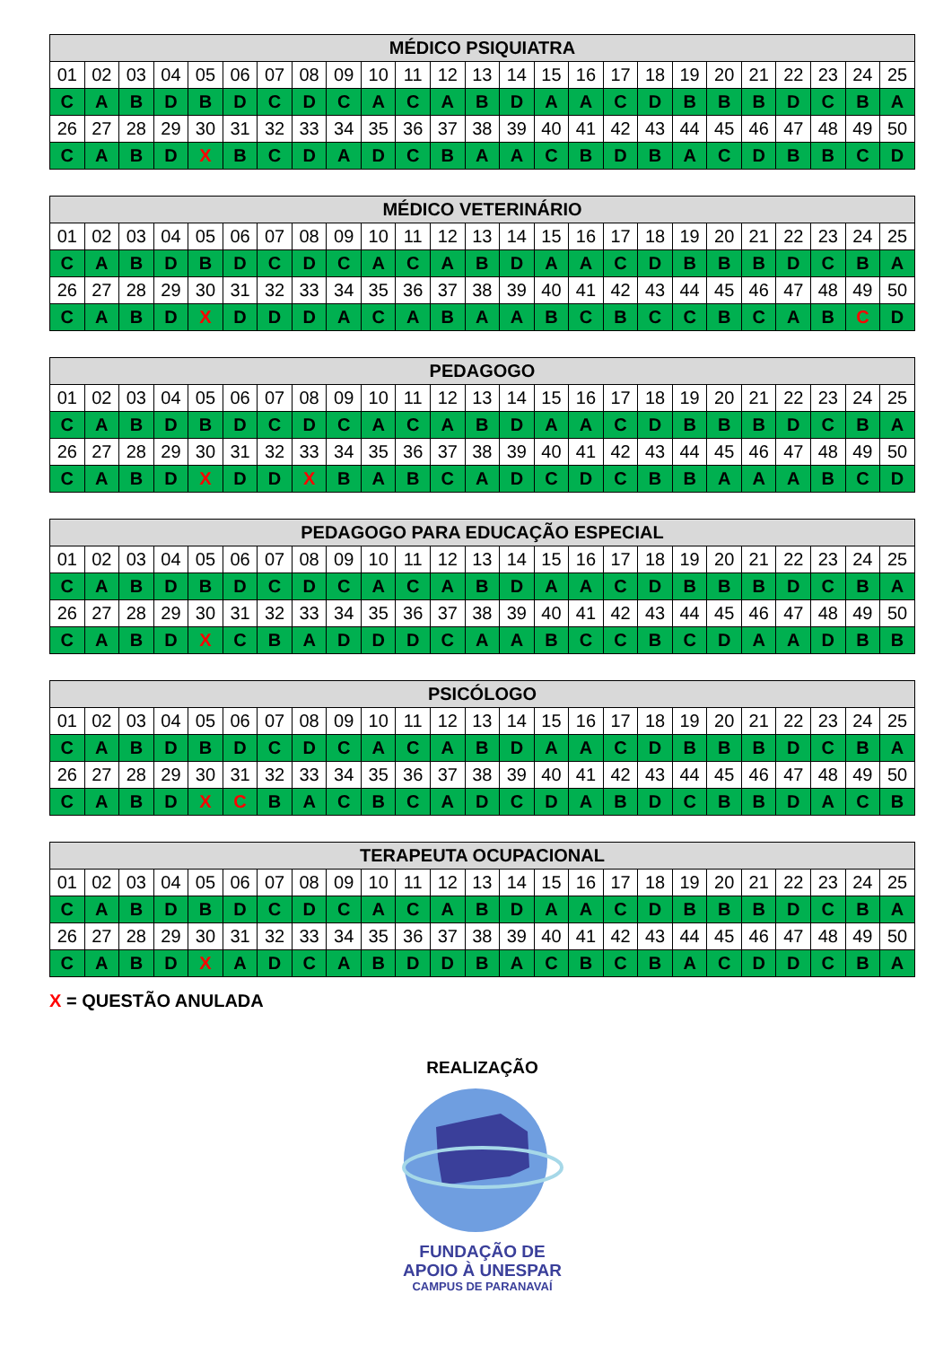| MÉDICO PSIQUIATRA | | | | | | | | | | | | | | | | | | | | | | | | |
| --- | --- | --- | --- | --- | --- | --- | --- | --- | --- | --- | --- | --- | --- | --- | --- | --- | --- | --- | --- | --- | --- | --- | --- | --- |
| 01 | 02 | 03 | 04 | 05 | 06 | 07 | 08 | 09 | 10 | 11 | 12 | 13 | 14 | 15 | 16 | 17 | 18 | 19 | 20 | 21 | 22 | 23 | 24 | 25 |
| C | A | B | D | B | D | C | D | C | A | C | A | B | D | A | A | C | D | B | B | B | D | C | B | A |
| 26 | 27 | 28 | 29 | 30 | 31 | 32 | 33 | 34 | 35 | 36 | 37 | 38 | 39 | 40 | 41 | 42 | 43 | 44 | 45 | 46 | 47 | 48 | 49 | 50 |
| C | A | B | D | X | B | C | D | A | D | C | B | A | A | C | B | D | B | A | C | D | B | B | C | D |
| MÉDICO VETERINÁRIO | | | | | | | | | | | | | | | | | | | | | | | | |
| --- | --- | --- | --- | --- | --- | --- | --- | --- | --- | --- | --- | --- | --- | --- | --- | --- | --- | --- | --- | --- | --- | --- | --- | --- |
| 01 | 02 | 03 | 04 | 05 | 06 | 07 | 08 | 09 | 10 | 11 | 12 | 13 | 14 | 15 | 16 | 17 | 18 | 19 | 20 | 21 | 22 | 23 | 24 | 25 |
| C | A | B | D | B | D | C | D | C | A | C | A | B | D | A | A | C | D | B | B | B | D | C | B | A |
| 26 | 27 | 28 | 29 | 30 | 31 | 32 | 33 | 34 | 35 | 36 | 37 | 38 | 39 | 40 | 41 | 42 | 43 | 44 | 45 | 46 | 47 | 48 | 49 | 50 |
| C | A | B | D | X | D | D | D | A | C | A | B | A | A | B | C | B | C | C | B | C | A | B | C | D |
| PEDAGOGO | | | | | | | | | | | | | | | | | | | | | | | | |
| --- | --- | --- | --- | --- | --- | --- | --- | --- | --- | --- | --- | --- | --- | --- | --- | --- | --- | --- | --- | --- | --- | --- | --- | --- |
| 01 | 02 | 03 | 04 | 05 | 06 | 07 | 08 | 09 | 10 | 11 | 12 | 13 | 14 | 15 | 16 | 17 | 18 | 19 | 20 | 21 | 22 | 23 | 24 | 25 |
| C | A | B | D | B | D | C | D | C | A | C | A | B | D | A | A | C | D | B | B | B | D | C | B | A |
| 26 | 27 | 28 | 29 | 30 | 31 | 32 | 33 | 34 | 35 | 36 | 37 | 38 | 39 | 40 | 41 | 42 | 43 | 44 | 45 | 46 | 47 | 48 | 49 | 50 |
| C | A | B | D | X | D | D | X | B | A | B | C | A | D | C | D | C | B | B | A | A | A | B | C | D |
| PEDAGOGO PARA EDUCAÇÃO ESPECIAL | | | | | | | | | | | | | | | | | | | | | | | | |
| --- | --- | --- | --- | --- | --- | --- | --- | --- | --- | --- | --- | --- | --- | --- | --- | --- | --- | --- | --- | --- | --- | --- | --- | --- |
| 01 | 02 | 03 | 04 | 05 | 06 | 07 | 08 | 09 | 10 | 11 | 12 | 13 | 14 | 15 | 16 | 17 | 18 | 19 | 20 | 21 | 22 | 23 | 24 | 25 |
| C | A | B | D | B | D | C | D | C | A | C | A | B | D | A | A | C | D | B | B | B | D | C | B | A |
| 26 | 27 | 28 | 29 | 30 | 31 | 32 | 33 | 34 | 35 | 36 | 37 | 38 | 39 | 40 | 41 | 42 | 43 | 44 | 45 | 46 | 47 | 48 | 49 | 50 |
| C | A | B | D | X | C | B | A | D | D | D | C | A | A | B | C | C | B | C | D | A | A | D | B | B |
| PSICÓLOGO | | | | | | | | | | | | | | | | | | | | | | | | |
| --- | --- | --- | --- | --- | --- | --- | --- | --- | --- | --- | --- | --- | --- | --- | --- | --- | --- | --- | --- | --- | --- | --- | --- | --- |
| 01 | 02 | 03 | 04 | 05 | 06 | 07 | 08 | 09 | 10 | 11 | 12 | 13 | 14 | 15 | 16 | 17 | 18 | 19 | 20 | 21 | 22 | 23 | 24 | 25 |
| C | A | B | D | B | D | C | D | C | A | C | A | B | D | A | A | C | D | B | B | B | D | C | B | A |
| 26 | 27 | 28 | 29 | 30 | 31 | 32 | 33 | 34 | 35 | 36 | 37 | 38 | 39 | 40 | 41 | 42 | 43 | 44 | 45 | 46 | 47 | 48 | 49 | 50 |
| C | A | B | D | X | C | B | A | C | B | C | A | D | C | D | A | B | D | C | B | B | D | A | C | B |
| TERAPEUTA OCUPACIONAL | | | | | | | | | | | | | | | | | | | | | | | | |
| --- | --- | --- | --- | --- | --- | --- | --- | --- | --- | --- | --- | --- | --- | --- | --- | --- | --- | --- | --- | --- | --- | --- | --- | --- |
| 01 | 02 | 03 | 04 | 05 | 06 | 07 | 08 | 09 | 10 | 11 | 12 | 13 | 14 | 15 | 16 | 17 | 18 | 19 | 20 | 21 | 22 | 23 | 24 | 25 |
| C | A | B | D | B | D | C | D | C | A | C | A | B | D | A | A | C | D | B | B | B | D | C | B | A |
| 26 | 27 | 28 | 29 | 30 | 31 | 32 | 33 | 34 | 35 | 36 | 37 | 38 | 39 | 40 | 41 | 42 | 43 | 44 | 45 | 46 | 47 | 48 | 49 | 50 |
| C | A | B | D | X | A | D | C | A | B | D | D | B | A | C | B | C | B | A | C | D | D | C | B | A |
X = QUESTÃO ANULADA
REALIZAÇÃO
FUNDAÇÃO DE
APOIO À UNESPAR
CAMPUS DE PARANAVAÍ